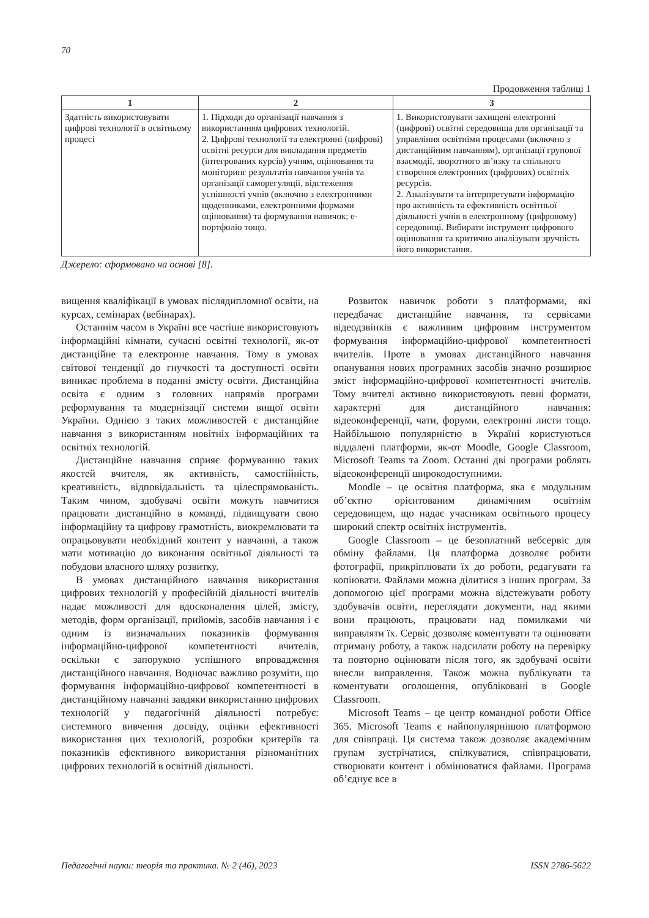70
Продовження таблиці 1
| 1 | 2 | 3 |
| --- | --- | --- |
| Здатність використовувати цифрові технології в освітньому процесі | 1. Підходи до організації навчання з використанням цифрових технологій. 2. Цифрові технології та електронні (цифрові) освітні ресурси для викладання предметів (інтегрованих курсів) учням, оцінювання та моніторинг результатів навчання учнів та організації саморегуляції, відстеження успішності учнів (включно з електронними щоденниками, електронними формами оцінювання) та формування навичок; е-портфоліо тощо. | 1. Використовувати захищені електронні (цифрові) освітні середовища для організації та управління освітніми процесами (включно з дистанційним навчанням), організації групової взаємодії, зворотного зв’язку та спільного створення електронних (цифрових) освітніх ресурсів. 2. Аналізувати та інтерпретувати інформацію про активність та ефективність освітньої діяльності учнів в електронному (цифровому) середовищі. Вибирати інструмент цифрового оцінювання та критично аналізувати зручність його використання. |
Джерело: сформовано на основі [8].
вищення кваліфікації в умовах післядипломної освіти, на курсах, семінарах (вебінарах).
Останнім часом в Україні все частіше використовують інформаційні кімнати, сучасні освітні технології, як-от дистанційне та електронне навчання. Тому в умовах світової тенденції до гнучкості та доступності освіти виникає проблема в поданні змісту освіти. Дистанційна освіта є одним з головних напрямів програми реформування та модернізації системи вищої освіти України. Однією з таких можливостей є дистанційне навчання з використанням новітніх інформаційних та освітніх технологій.
Дистанційне навчання сприяє формуванню таких якостей вчителя, як активність, самостійність, креативність, відповідальність та цілеспрямованість. Таким чином, здобувачі освіти можуть навчитися працювати дистанційно в команді, підвищувати свою інформаційну та цифрову грамотність, виокремлювати та опрацьовувати необхідний контент у навчанні, а також мати мотивацію до виконання освітньої діяльності та побудови власного шляху розвитку.
В умовах дистанційного навчання використання цифрових технологій у професійній діяльності вчителів надає можливості для вдосконалення цілей, змісту, методів, форм організації, прийомів, засобів навчання і є одним із визначальних показників формування інформаційно-цифрової компетентності вчителів, оскільки є запорукою успішного впровадження дистанційного навчання. Водночас важливо розуміти, що формування інформаційно-цифрової компетентності в дистанційному навчанні завдяки використанню цифрових технологій у педагогічній діяльності потребує: системного вивчення досвіду, оцінки ефективності використання цих технологій, розробки критеріїв та показників ефективного використання різноманітних цифрових технологій в освітній діяльності.
Розвиток навичок роботи з платформами, які передбачає дистанційне навчання, та сервісами відеодзвінків є важливим цифровим інструментом формування інформаційно-цифрової компетентності вчителів. Проте в умовах дистанційного навчання опанування нових програмних засобів значно розширює зміст інформаційно-цифрової компетентності вчителів. Тому вчителі активно використовують певні формати, характерні для дистанційного навчання: відеоконференції, чати, форуми, електронні листи тощо. Найбільшою популярністю в Україні користуються віддалені платформи, як-от Moodle, Google Classroom, Microsoft Teams та Zoom. Останні дві програми роблять відеоконференції широкодоступними.
Moodle – це освітня платформа, яка є модульним об’єктно орієнтованим динамічним освітнім середовищем, що надає учасникам освітнього процесу широкий спектр освітніх інструментів.
Google Classroom – це безоплатний вебсервіс для обміну файлами. Ця платформа дозволяє робити фотографії, прикріплювати їх до роботи, редагувати та копіювати. Файлами можна ділитися з інших програм. За допомогою цієї програми можна відстежувати роботу здобувачів освіти, переглядати документи, над якими вони працюють, працювати над помилками чи виправляти їх. Сервіс дозволяє коментувати та оцінювати отриману роботу, а також надсилати роботу на перевірку та повторно оцінювати після того, як здобувачі освіти внесли виправлення. Також можна публікувати та коментувати оголошення, опубліковані в Google Classroom.
Microsoft Teams – це центр командної роботи Office 365. Microsoft Teams є найпопулярнішою платформою для співпраці. Ця система також дозволяє академічним групам зустрічатися, спілкуватися, співпрацювати, створювати контент і обмінюватися файлами. Програма об’єднує все в
Педагогічні науки: теорія та практика. № 2 (46), 2023 ISSN 2786-5622